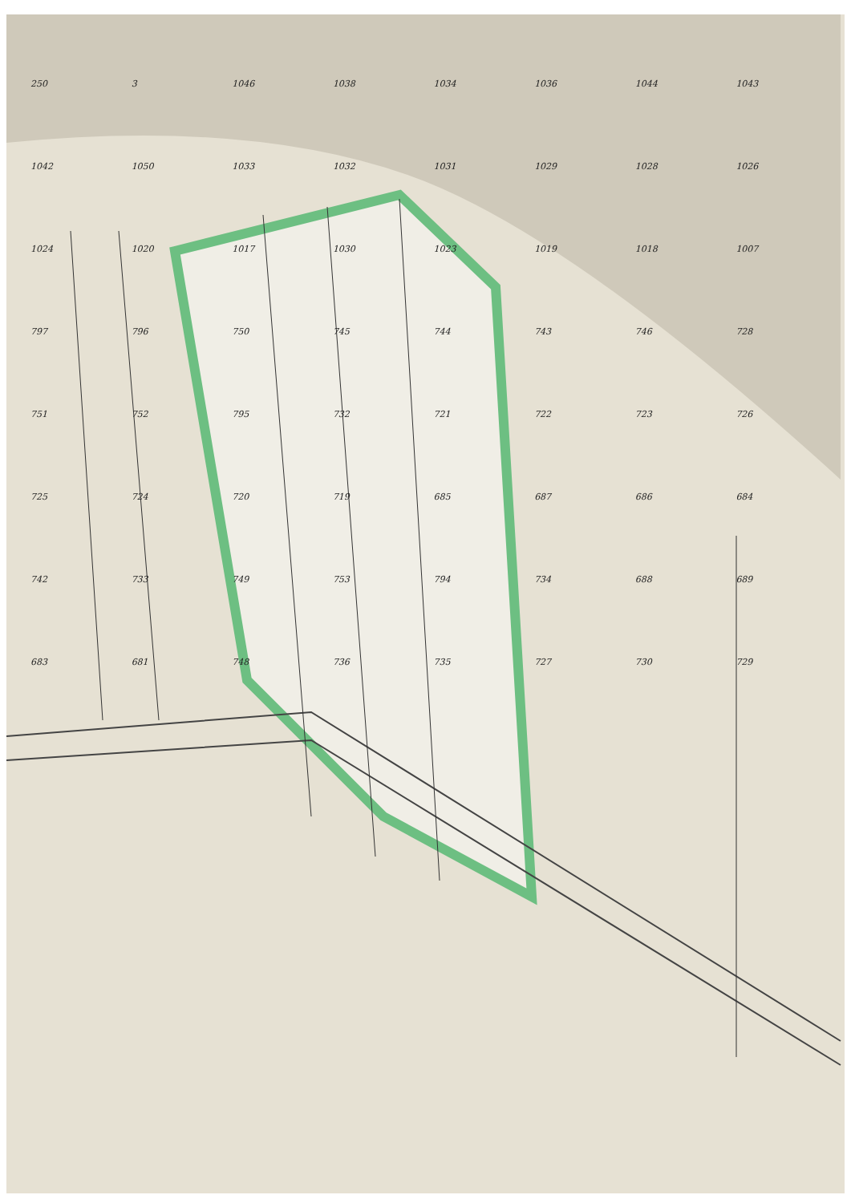250 3 1046 1038 1034 1036 1044 1043 1042 1050 1033 1032 1031 1029 1028 1026 1024 1020 1017 1030 1023 1019 1018 1007 797 796 750 745 744 743 746 728 751 752 795 732 721 722 723 726 725 724 720 719 685 687 686 684 742 733 749 753 794 734 688 689 683 681 748 736 735 727 730 729